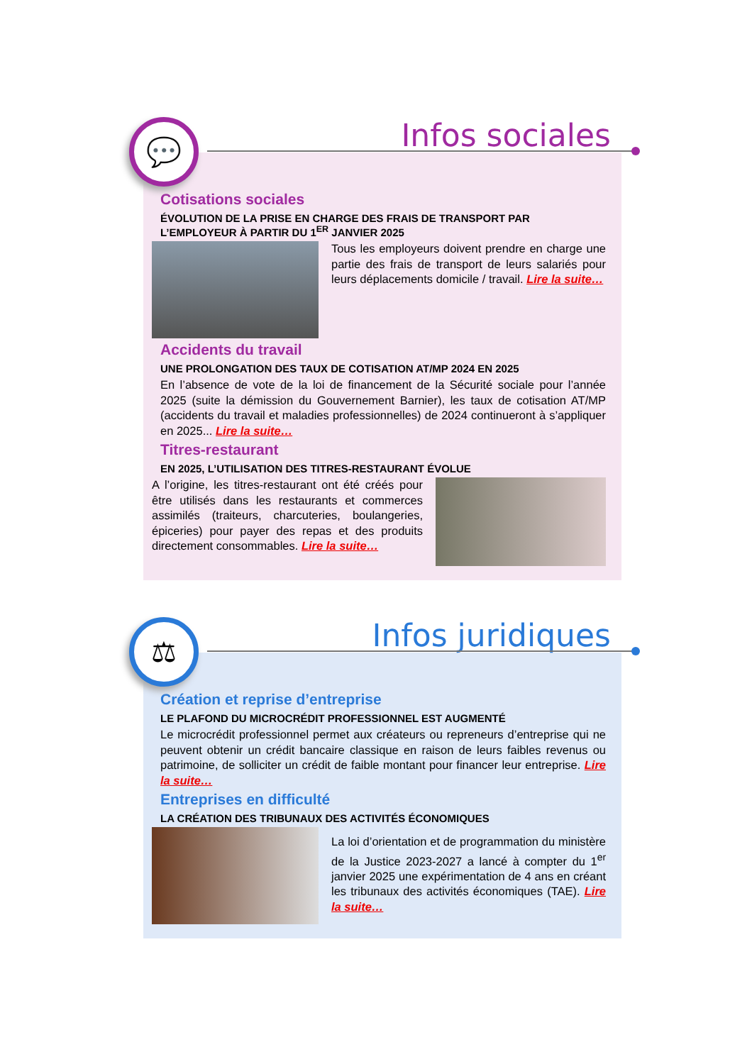💬 Infos sociales
Cotisations sociales
ÉVOLUTION DE LA PRISE EN CHARGE DES FRAIS DE TRANSPORT PAR L’EMPLOYEUR À PARTIR DU 1<sup>ER</sup> JANVIER 2025
Tous les employeurs doivent prendre en charge une partie des frais de transport de leurs salariés pour leurs déplacements domicile / travail. Lire la suite…
Accidents du travail
UNE PROLONGATION DES TAUX DE COTISATION AT/MP 2024 EN 2025
En l’absence de vote de la loi de financement de la Sécurité sociale pour l’année 2025 (suite la démission du Gouvernement Barnier), les taux de cotisation AT/MP (accidents du travail et maladies professionnelles) de 2024 continueront à s’appliquer en 2025... Lire la suite…
Titres-restaurant
EN 2025, L’UTILISATION DES TITRES-RESTAURANT ÉVOLUE
A l’origine, les titres-restaurant ont été créés pour être utilisés dans les restaurants et commerces assimilés (traiteurs, charcuteries, boulangeries, épiceries) pour payer des repas et des produits directement consommables. Lire la suite…
⚖ Infos juridiques
Création et reprise d’entreprise
LE PLAFOND DU MICROCRÉDIT PROFESSIONNEL EST AUGMENTÉ
Le microcrédit professionnel permet aux créateurs ou repreneurs d’entreprise qui ne peuvent obtenir un crédit bancaire classique en raison de leurs faibles revenus ou patrimoine, de solliciter un crédit de faible montant pour financer leur entreprise. Lire la suite…
Entreprises en difficulté
LA CRÉATION DES TRIBUNAUX DES ACTIVITÉS ÉCONOMIQUES
La loi d’orientation et de programmation du ministère de la Justice 2023-2027 a lancé à compter du 1<sup>er</sup> janvier 2025 une expérimentation de 4 ans en créant les tribunaux des activités économiques (TAE). Lire la suite…